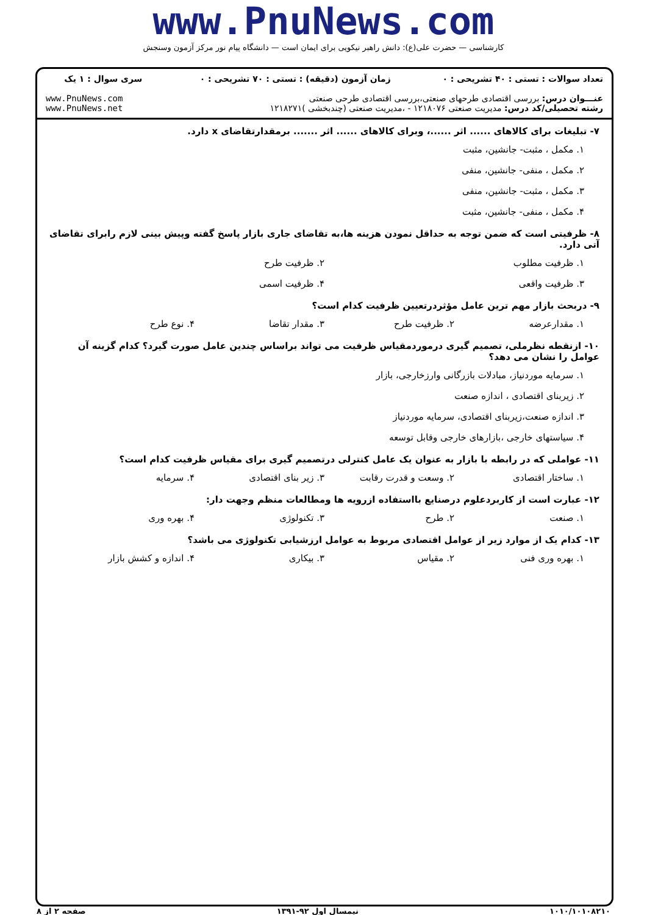www.PnuNews.com
کارشناسی — حضرت علی(ع): دانش راهبر نیکویی برای ایمان است — دانشگاه پیام نور مرکز آزمون وسنجش
| تعداد سوالات : تستی : ۴۰ تشریحی : ۰ | زمان آزمون (دقیقه) : تستی : ۷۰ تشریحی : ۰ | سری سوال : ۱ یک |
| عنـــوان درس: بررسی اقتصادی طرحهای صنعتی،بررسی اقتصادی طرحی صنعتی رشته تحصیلی/کد درس: مدیریت صنعتی ۱۲۱۸۰۷۶ - ،مدیریت صنعتی (چندبخشی )۱۲۱۸۲۷۱ | | www.PnuNews.com www.PnuNews.net |
۷- تبلیغات برای کالاهای ...... اثر ......، وبرای کالاهای ...... اثر ....... برمقدارتقاضای x دارد.
۱. مکمل ، مثبت- جانشین، مثبت
۲. مکمل ، منفی- جانشین، منفی
۳. مکمل ، مثبت- جانشین، منفی
۴. مکمل ، منفی- جانشین، مثبت
۸- ظرفیتی است که ضمن توجه به حداقل نمودن هزینه ها،به تقاضای جاری بازار پاسخ گفته وپیش بینی لازم رابرای تقاضای آتی دارد.
۱. ظرفیت مطلوب ۲. ظرفیت طرح
۳. ظرفیت واقعی ۴. ظرفیت اسمی
۹- دربحث بازار مهم ترین عامل مؤثردرتعیین ظرفیت کدام است؟
۱. مقدارعرضه ۲. ظرفیت طرح ۳. مقدار تقاضا ۴. نوع طرح
۱۰- ازنقطه نظرملی، تصمیم گیری درموردمقیاس ظرفیت می تواند براساس چندین عامل صورت گیرد؟ کدام گزینه آن عوامل را نشان می دهد؟
۱. سرمایه موردنیاز، مبادلات بازرگانی وارزخارجی، بازار
۲. زیربنای اقتصادی ، اندازه صنعت
۳. اندازه صنعت،زیربنای اقتصادی، سرمایه موردنیاز
۴. سیاستهای خارجی ،بازارهای خارجی وقابل توسعه
۱۱- عواملی که در رابطه با بازار به عنوان یک عامل کنترلی درتصمیم گیری برای مقیاس ظرفیت کدام است؟
۱. ساختار اقتصادی ۲. وسعت و قدرت رقابت ۳. زیر بنای اقتصادی ۴. سرمایه
۱۲- عبارت است از کاربردعلوم درصنایع بااستفاده ازرویه ها ومطالعات منظم وجهت دار:
۱. صنعت ۲. طرح ۳. تکنولوژی ۴. بهره وری
۱۳- کدام یک از موارد زیر از عوامل اقتصادی مربوط به عوامل ارزشیابی تکنولوژی می باشد؟
۱. بهره وری فنی ۲. مقیاس ۳. بیکاری ۴. اندازه و کشش بازار
۱۰۱۰/۱۰۱۰۸۲۱۰ نیمسال اول ۹۲-۱۳۹۱ صفحه ۲ از ۸